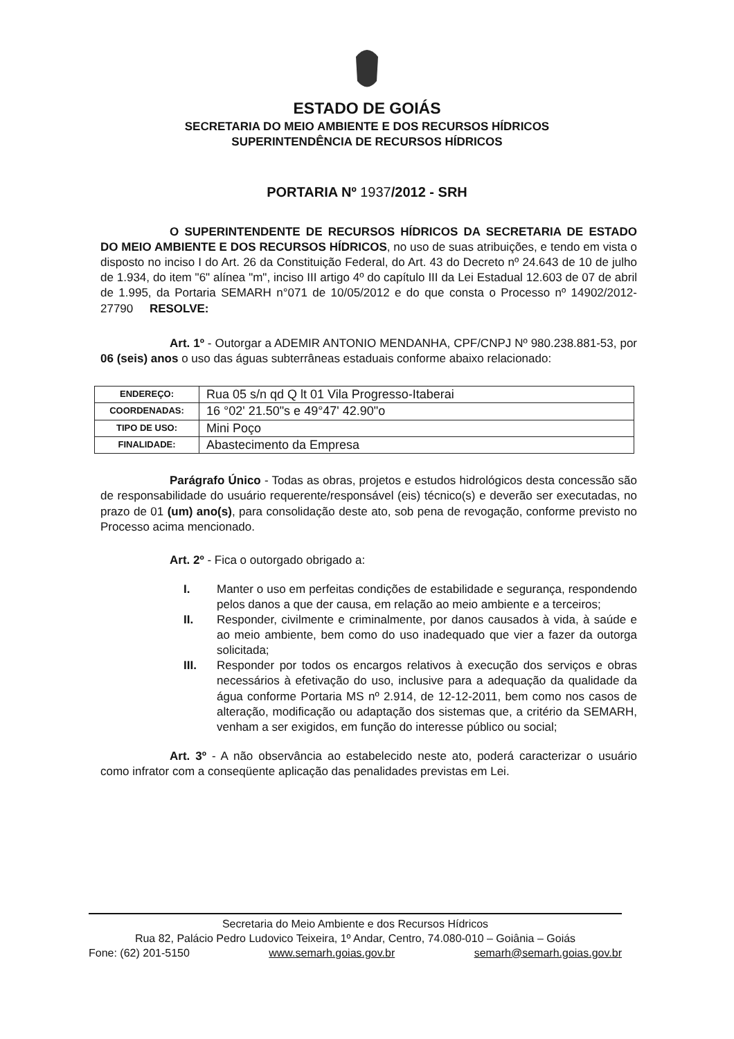ESTADO DE GOIÁS
SECRETARIA DO MEIO AMBIENTE E DOS RECURSOS HÍDRICOS
SUPERINTENDÊNCIA DE RECURSOS HÍDRICOS
PORTARIA Nº 1937/2012 - SRH
O SUPERINTENDENTE DE RECURSOS HÍDRICOS DA SECRETARIA DE ESTADO DO MEIO AMBIENTE E DOS RECURSOS HÍDRICOS, no uso de suas atribuições, e tendo em vista o disposto no inciso I do Art. 26 da Constituição Federal, do Art. 43 do Decreto nº 24.643 de 10 de julho de 1.934, do item "6" alínea "m", inciso III artigo 4º do capítulo III da Lei Estadual 12.603 de 07 de abril de 1.995, da Portaria SEMARH n°071 de 10/05/2012 e do que consta o Processo nº 14902/2012-27790 RESOLVE:
Art. 1º - Outorgar a ADEMIR ANTONIO MENDANHA, CPF/CNPJ Nº 980.238.881-53, por 06 (seis) anos o uso das águas subterrâneas estaduais conforme abaixo relacionado:
| ENDEREÇO: | Rua 05 s/n qd Q lt 01 Vila Progresso-Itaberai |
| COORDENADAS: | 16 °02' 21.50"s e 49°47' 42.90"o |
| TIPO DE USO: | Mini Poço |
| FINALIDADE: | Abastecimento da Empresa |
Parágrafo Único - Todas as obras, projetos e estudos hidrológicos desta concessão são de responsabilidade do usuário requerente/responsável (eis) técnico(s) e deverão ser executadas, no prazo de 01 (um) ano(s), para consolidação deste ato, sob pena de revogação, conforme previsto no Processo acima mencionado.
Art. 2º - Fica o outorgado obrigado a:
I. Manter o uso em perfeitas condições de estabilidade e segurança, respondendo pelos danos a que der causa, em relação ao meio ambiente e a terceiros;
II. Responder, civilmente e criminalmente, por danos causados à vida, à saúde e ao meio ambiente, bem como do uso inadequado que vier a fazer da outorga solicitada;
III. Responder por todos os encargos relativos à execução dos serviços e obras necessários à efetivação do uso, inclusive para a adequação da qualidade da água conforme Portaria MS nº 2.914, de 12-12-2011, bem como nos casos de alteração, modificação ou adaptação dos sistemas que, a critério da SEMARH, venham a ser exigidos, em função do interesse público ou social;
Art. 3º - A não observância ao estabelecido neste ato, poderá caracterizar o usuário como infrator com a conseqüente aplicação das penalidades previstas em Lei.
Secretaria do Meio Ambiente e dos Recursos Hídricos
Rua 82, Palácio Pedro Ludovico Teixeira, 1º Andar, Centro, 74.080-010 – Goiânia – Goiás
Fone: (62) 201-5150 www.semarh.goias.gov.br semarh@semarh.goias.gov.br